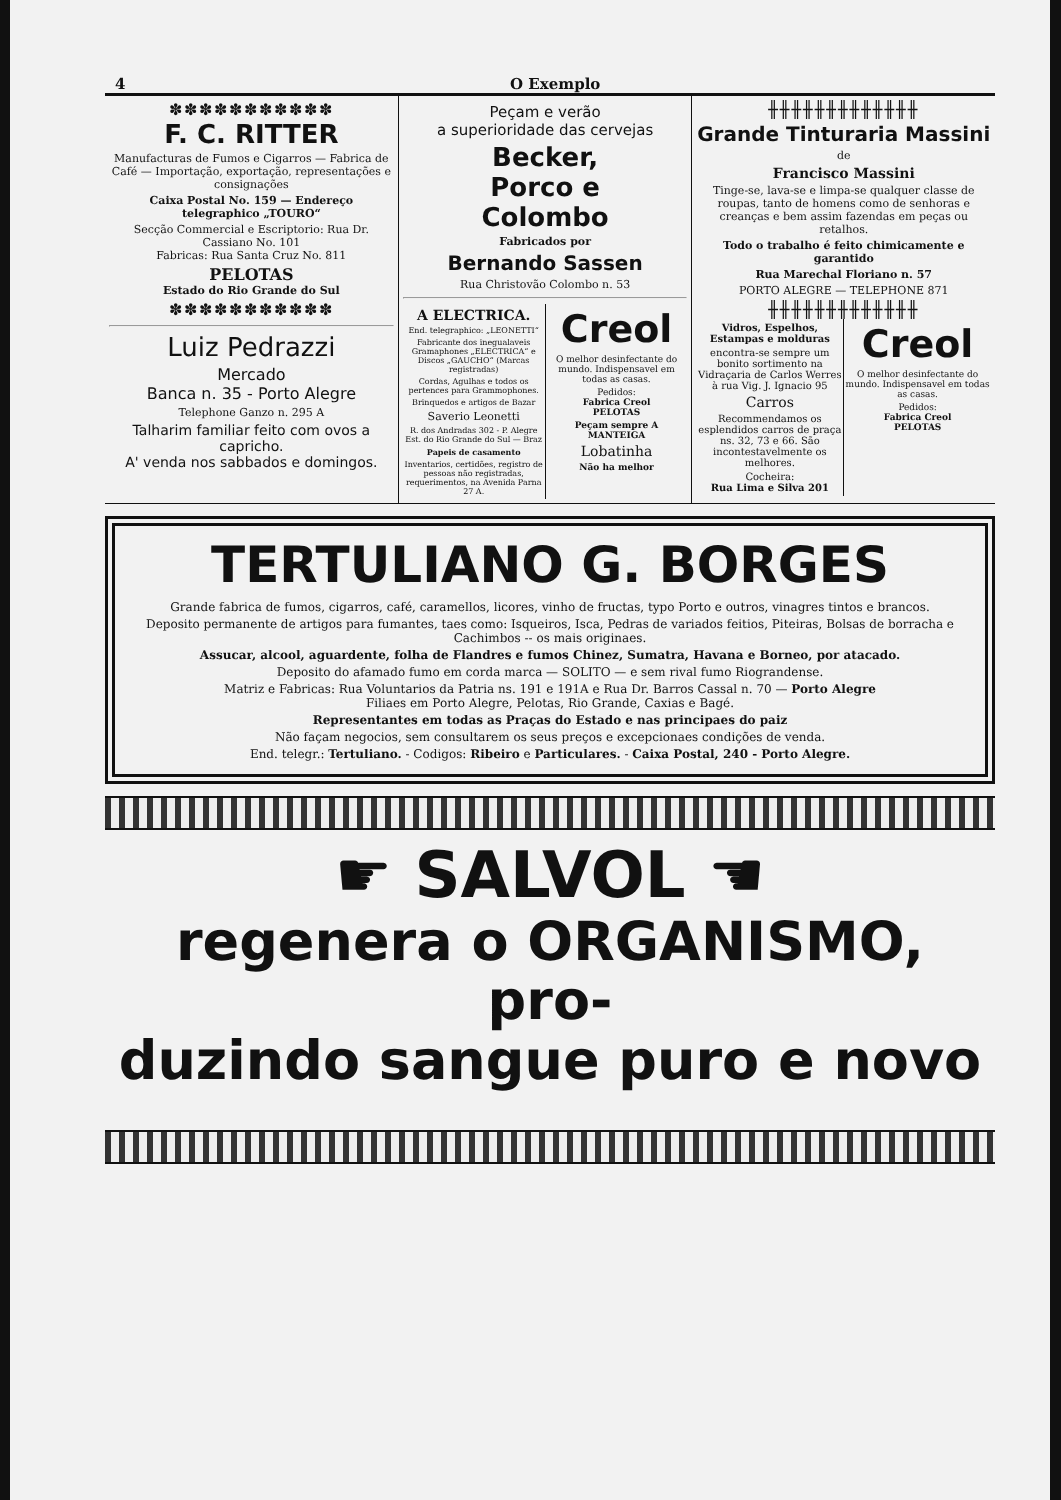4 O Exemplo
✽✽✽✽✽✽✽✽✽✽✽
F. C. RITTER
Manufacturas de Fumos e Cigarros — Fabrica de Café — Importação, exportação, representações e consignações
Caixa Postal No. 159 — Endereço telegraphico „TOURO“
Secção Commercial e Escriptorio: Rua Dr. Cassiano No. 101
Fabricas: Rua Santa Cruz No. 811
PELOTAS
Estado do Rio Grande do Sul
✽✽✽✽✽✽✽✽✽✽✽
Luiz Pedrazzi
Mercado
Banca n. 35 - Porto Alegre
Telephone Ganzo n. 295 A
Talharim familiar feito com ovos a capricho.
A' venda nos sabbados e domingos.
Peçam e verão
a superioridade das cervejas
Becker,
Porco e
Colombo
Fabricados por
Bernando Sassen
Rua Christovão Colombo n. 53
A ELECTRICA.
End. telegraphico: „LEONETTI“
Fabricante dos inegualaveis Gramaphones „ELECTRICA“ e Discos „GAUCHO“ (Marcas registradas)
Cordas, Agulhas e todos os pertences para Grammophones.
Brinquedos e artigos de Bazar
Saverio Leonetti
R. dos Andradas 302 - P. Alegre
Est. do Rio Grande do Sul — Braz
Papeis de casamento
Inventarios, certidões, registro de pessoas não registradas, requerimentos, na Avenida Parna 27 A.
Creol
O melhor desinfectante do mundo. Indispensavel em todas as casas.
Pedidos:
Fabrica Creol
PELOTAS
Peçam sempre A MANTEIGA
Lobatinha
Não ha melhor
╫╫╫╫╫╫╫╫╫╫╫╫╫
Grande Tinturaria Massini
de
Francisco Massini
Tinge-se, lava-se e limpa-se qualquer classe de roupas, tanto de homens como de senhoras e creanças e bem assim fazendas em peças ou retalhos.
Todo o trabalho é feito chimicamente e garantido
Rua Marechal Floriano n. 57
PORTO ALEGRE — TELEPHONE 871
╫╫╫╫╫╫╫╫╫╫╫╫╫
Vidros, Espelhos, Estampas e molduras
encontra-se sempre um bonito sortimento na Vidraçaria de Carlos Werres à rua Vig. J. Ignacio 95
Carros
Recommendamos os esplendidos carros de praça ns. 32, 73 e 66. São incontestavelmente os melhores.
Cocheira:
Rua Lima e Silva 201
Creol
O melhor desinfectante do mundo. Indispensavel em todas as casas.
Pedidos:
Fabrica Creol
PELOTAS
TERTULIANO G. BORGES
Grande fabrica de fumos, cigarros, café, caramellos, licores, vinho de fructas, typo Porto e outros, vinagres tintos e brancos.
Deposito permanente de artigos para fumantes, taes como: Isqueiros, Isca, Pedras de variados feitios, Piteiras, Bolsas de borracha e Cachimbos -- os mais originaes.
Assucar, alcool, aguardente, folha de Flandres e fumos Chinez, Sumatra, Havana e Borneo, por atacado.
Deposito do afamado fumo em corda marca — SOLITO — e sem rival fumo Riograndense.
Matriz e Fabricas: Rua Voluntarios da Patria ns. 191 e 191A e Rua Dr. Barros Cassal n. 70 — Porto Alegre
Filiaes em Porto Alegre, Pelotas, Rio Grande, Caxias e Bagé.
Representantes em todas as Praças do Estado e nas principaes do paiz
Não façam negocios, sem consultarem os seus preços e excepcionaes condições de venda.
End. telegr.: Tertuliano. - Codigos: Ribeiro e Particulares. - Caixa Postal, 240 - Porto Alegre.
☛ SALVOL ☚
regenera o ORGANISMO, pro-
duzindo sangue puro e novo